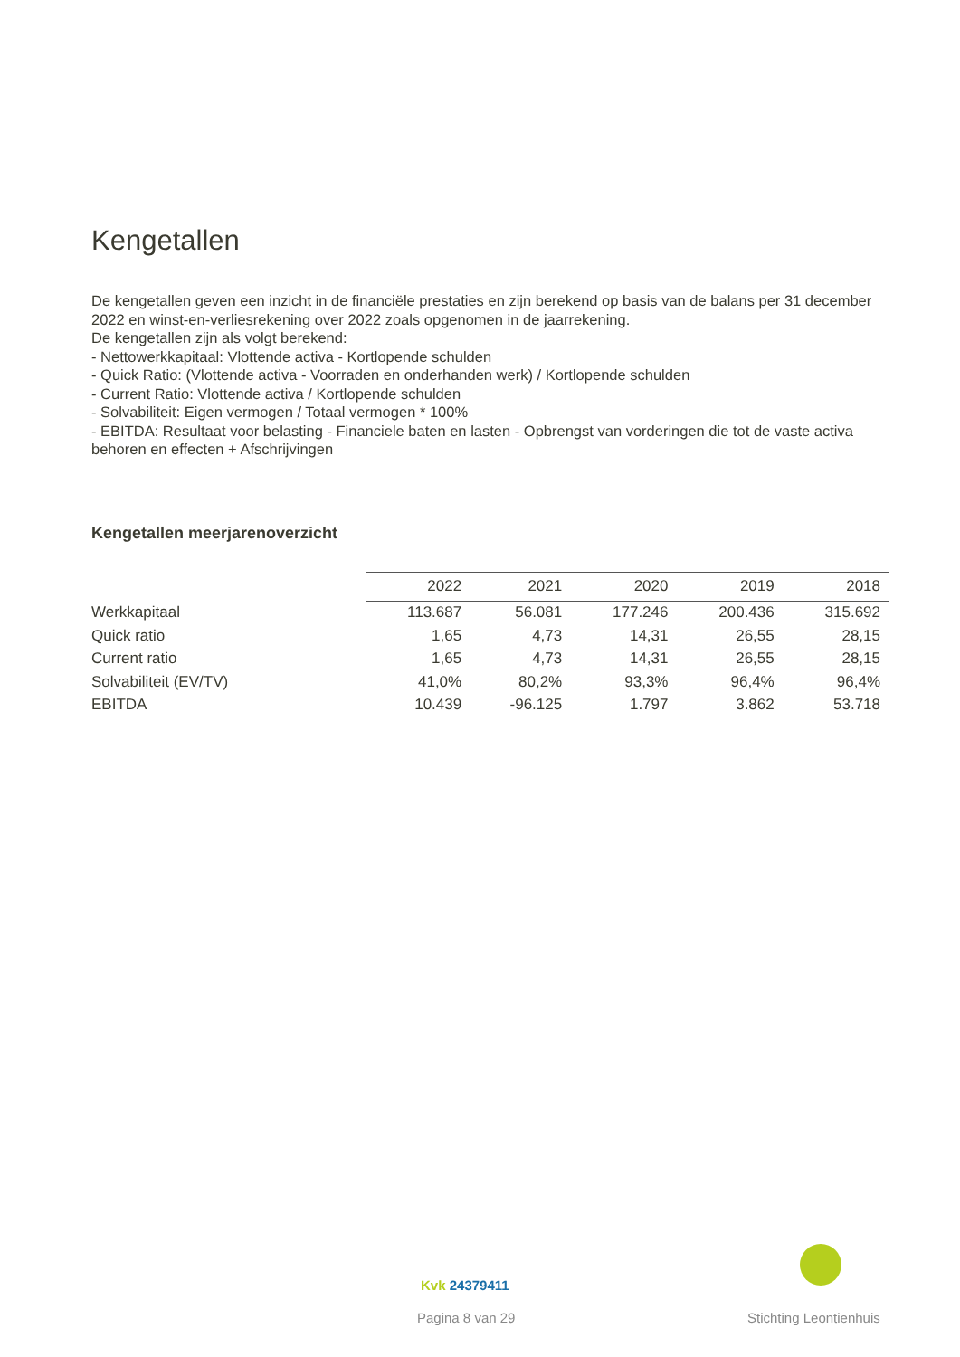Kengetallen
De kengetallen geven een inzicht in de financiële prestaties en zijn berekend op basis van de balans per 31 december 2022 en winst-en-verliesrekening over 2022 zoals opgenomen in de jaarrekening.
De kengetallen zijn als volgt berekend:
- Nettowerkkapitaal: Vlottende activa - Kortlopende schulden
- Quick Ratio: (Vlottende activa - Voorraden en onderhanden werk) / Kortlopende schulden
- Current Ratio: Vlottende activa / Kortlopende schulden
- Solvabiliteit: Eigen vermogen / Totaal vermogen * 100%
- EBITDA: Resultaat voor belasting - Financiele baten en lasten - Opbrengst van vorderingen die tot de vaste activa behoren en effecten + Afschrijvingen
Kengetallen meerjarenoverzicht
| | 2022 | 2021 | 2020 | 2019 | 2018 |
| --- | --- | --- | --- | --- | --- |
| Werkkapitaal | 113.687 | 56.081 | 177.246 | 200.436 | 315.692 |
| Quick ratio | 1,65 | 4,73 | 14,31 | 26,55 | 28,15 |
| Current ratio | 1,65 | 4,73 | 14,31 | 26,55 | 28,15 |
| Solvabiliteit (EV/TV) | 41,0% | 80,2% | 93,3% | 96,4% | 96,4% |
| EBITDA | 10.439 | -96.125 | 1.797 | 3.862 | 53.718 |
Kvk 24379411
Pagina 8 van 29 Stichting Leontienhuis